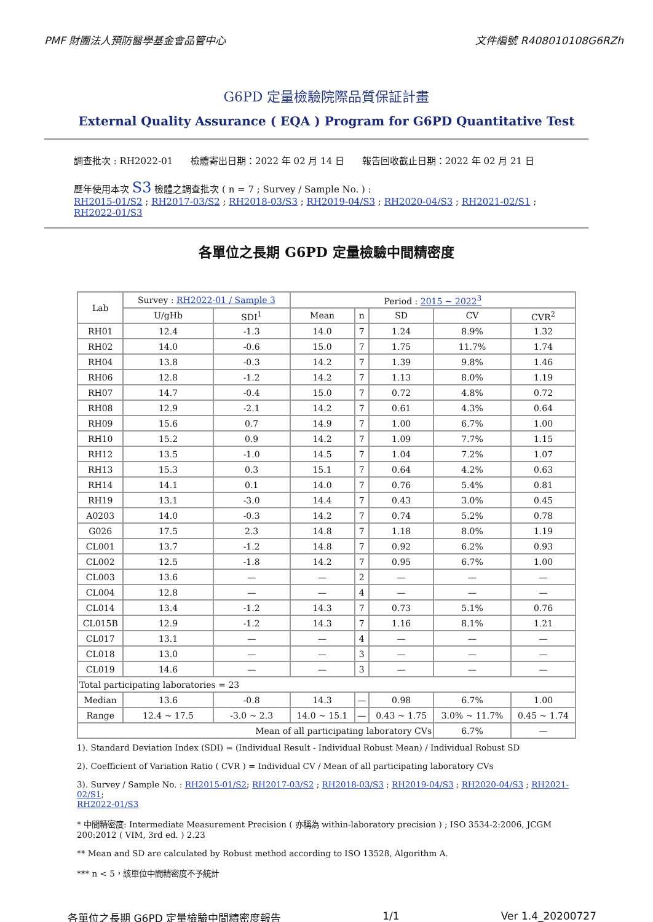PMF 財團法人預防醫學基金會品管中心 文件編號 R408010108G6RZh
G6PD 定量檢驗院際品質保証計畫
External Quality Assurance ( EQA ) Program for G6PD Quantitative Test
調查批次 : RH2022-01 檢體寄出日期：2022 年 02 月 14 日 報告回收截止日期：2022 年 02 月 21 日
歷年使用本次 S3 檢體之調查批次 ( n = 7 ; Survey / Sample No. ) :
RH2015-01/S2 ; RH2017-03/S2 ; RH2018-03/S3 ; RH2019-04/S3 ; RH2020-04/S3 ; RH2021-02/S1 ;
RH2022-01/S3
各單位之長期 G6PD 定量檢驗中間精密度
| Lab | Survey : RH2022-01 / Sample 3 | | Period : 2015 ~ 2022<sup>3</sup> | | | | |
| --- | --- | --- | --- | --- | --- | --- | --- |
| | U/gHb | SDI<sup>1</sup> | Mean | n | SD | CV | CVR<sup>2</sup> |
| RH01 | 12.4 | -1.3 | 14.0 | 7 | 1.24 | 8.9% | 1.32 |
| RH02 | 14.0 | -0.6 | 15.0 | 7 | 1.75 | 11.7% | 1.74 |
| RH04 | 13.8 | -0.3 | 14.2 | 7 | 1.39 | 9.8% | 1.46 |
| RH06 | 12.8 | -1.2 | 14.2 | 7 | 1.13 | 8.0% | 1.19 |
| RH07 | 14.7 | -0.4 | 15.0 | 7 | 0.72 | 4.8% | 0.72 |
| RH08 | 12.9 | -2.1 | 14.2 | 7 | 0.61 | 4.3% | 0.64 |
| RH09 | 15.6 | 0.7 | 14.9 | 7 | 1.00 | 6.7% | 1.00 |
| RH10 | 15.2 | 0.9 | 14.2 | 7 | 1.09 | 7.7% | 1.15 |
| RH12 | 13.5 | -1.0 | 14.5 | 7 | 1.04 | 7.2% | 1.07 |
| RH13 | 15.3 | 0.3 | 15.1 | 7 | 0.64 | 4.2% | 0.63 |
| RH14 | 14.1 | 0.1 | 14.0 | 7 | 0.76 | 5.4% | 0.81 |
| RH19 | 13.1 | -3.0 | 14.4 | 7 | 0.43 | 3.0% | 0.45 |
| A0203 | 14.0 | -0.3 | 14.2 | 7 | 0.74 | 5.2% | 0.78 |
| G026 | 17.5 | 2.3 | 14.8 | 7 | 1.18 | 8.0% | 1.19 |
| CL001 | 13.7 | -1.2 | 14.8 | 7 | 0.92 | 6.2% | 0.93 |
| CL002 | 12.5 | -1.8 | 14.2 | 7 | 0.95 | 6.7% | 1.00 |
| CL003 | 13.6 | — | — | 2 | — | — | — |
| CL004 | 12.8 | — | — | 4 | — | — | — |
| CL014 | 13.4 | -1.2 | 14.3 | 7 | 0.73 | 5.1% | 0.76 |
| CL015B | 12.9 | -1.2 | 14.3 | 7 | 1.16 | 8.1% | 1.21 |
| CL017 | 13.1 | — | — | 4 | — | — | — |
| CL018 | 13.0 | — | — | 3 | — | — | — |
| CL019 | 14.6 | — | — | 3 | — | — | — |
| Total participating laboratories = 23 | | | | | | | |
| Median | 13.6 | -0.8 | 14.3 | — | 0.98 | 6.7% | 1.00 |
| Range | 12.4 ~ 17.5 | -3.0 ~ 2.3 | 14.0 ~ 15.1 | — | 0.43 ~ 1.75 | 3.0% ~ 11.7% | 0.45 ~ 1.74 |
| Mean of all participating laboratory CVs | | | | | | 6.7% | — |
1). Standard Deviation Index (SDI) = (Individual Result - Individual Robust Mean) / Individual Robust SD
2). Coefficient of Variation Ratio ( CVR ) = Individual CV / Mean of all participating laboratory CVs
3). Survey / Sample No. : RH2015-01/S2; RH2017-03/S2 ; RH2018-03/S3 ; RH2019-04/S3 ; RH2020-04/S3 ; RH2021-02/S1;
RH2022-01/S3
* 中間精密度: Intermediate Measurement Precision ( 亦稱為 within-laboratory precision ) ; ISO 3534-2:2006, JCGM 200:2012 ( VIM, 3rd ed. ) 2.23
** Mean and SD are calculated by Robust method according to ISO 13528, Algorithm A.
*** n < 5，該單位中間精密度不予統計
各單位之長期 G6PD 定量檢驗中間精密度報告 1/1 Ver 1.4_20200727